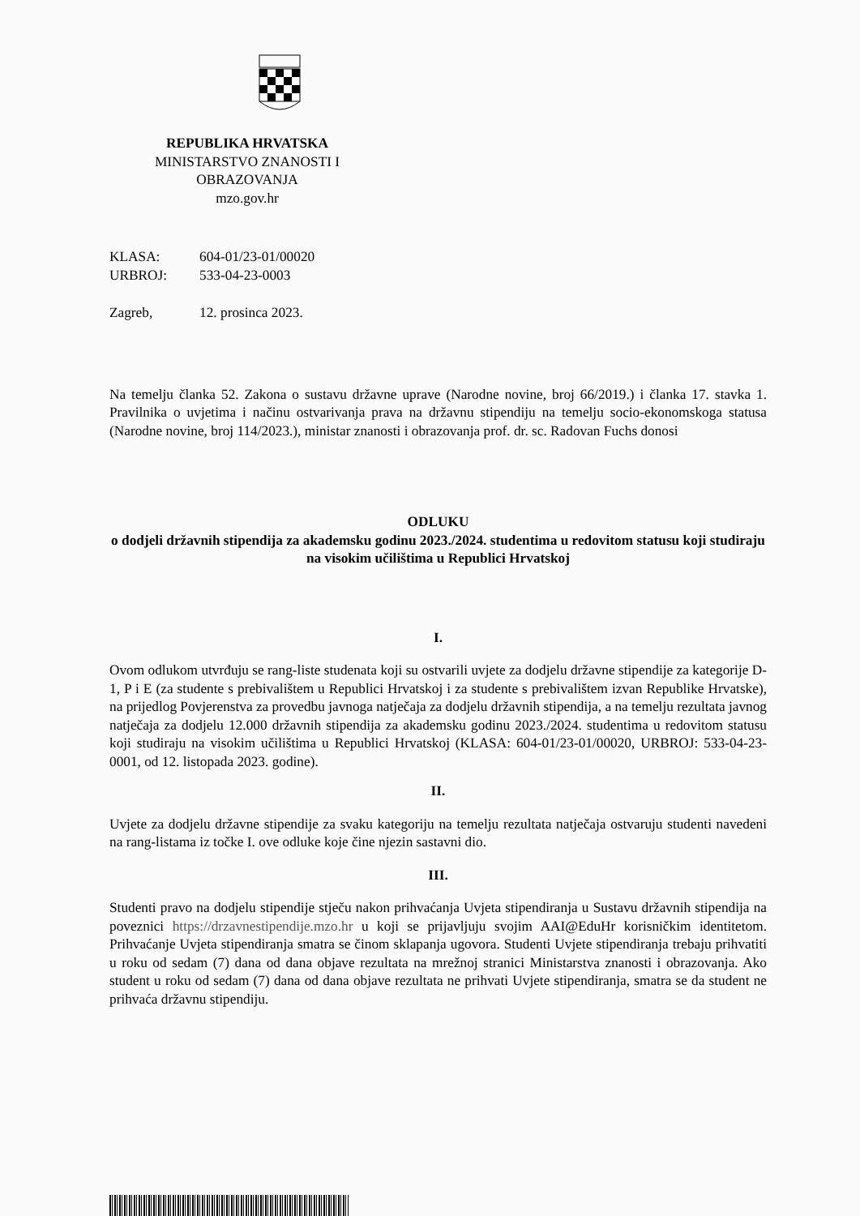REPUBLIKA HRVATSKA
MINISTARSTVO ZNANOSTI I OBRAZOVANJA
mzo.gov.hr
| KLASA: | 604-01/23-01/00020 |
| URBROJ: | 533-04-23-0003 |
| Zagreb, | 12. prosinca 2023. |
Na temelju članka 52. Zakona o sustavu državne uprave (Narodne novine, broj 66/2019.) i članka 17. stavka 1. Pravilnika o uvjetima i načinu ostvarivanja prava na državnu stipendiju na temelju socio-ekonomskoga statusa (Narodne novine, broj 114/2023.), ministar znanosti i obrazovanja prof. dr. sc. Radovan Fuchs donosi
ODLUKU
o dodjeli državnih stipendija za akademsku godinu 2023./2024. studentima u redovitom statusu koji studiraju na visokim učilištima u Republici Hrvatskoj
I.
Ovom odlukom utvrđuju se rang-liste studenata koji su ostvarili uvjete za dodjelu državne stipendije za kategorije D-1, P i E (za studente s prebivalištem u Republici Hrvatskoj i za studente s prebivalištem izvan Republike Hrvatske), na prijedlog Povjerenstva za provedbu javnoga natječaja za dodjelu državnih stipendija, a na temelju rezultata javnog natječaja za dodjelu 12.000 državnih stipendija za akademsku godinu 2023./2024. studentima u redovitom statusu koji studiraju na visokim učilištima u Republici Hrvatskoj (KLASA: 604-01/23-01/00020, URBROJ: 533-04-23-0001, od 12. listopada 2023. godine).
II.
Uvjete za dodjelu državne stipendije za svaku kategoriju na temelju rezultata natječaja ostvaruju studenti navedeni na rang-listama iz točke I. ove odluke koje čine njezin sastavni dio.
III.
Studenti pravo na dodjelu stipendije stječu nakon prihvaćanja Uvjeta stipendiranja u Sustavu državnih stipendija na poveznici https://drzavnestipendije.mzo.hr u koji se prijavljuju svojim AAI@EduHr korisničkim identitetom. Prihvaćanje Uvjeta stipendiranja smatra se činom sklapanja ugovora. Studenti Uvjete stipendiranja trebaju prihvatiti u roku od sedam (7) dana od dana objave rezultata na mrežnoj stranici Ministarstva znanosti i obrazovanja. Ako student u roku od sedam (7) dana od dana objave rezultata ne prihvati Uvjete stipendiranja, smatra se da student ne prihvaća državnu stipendiju.